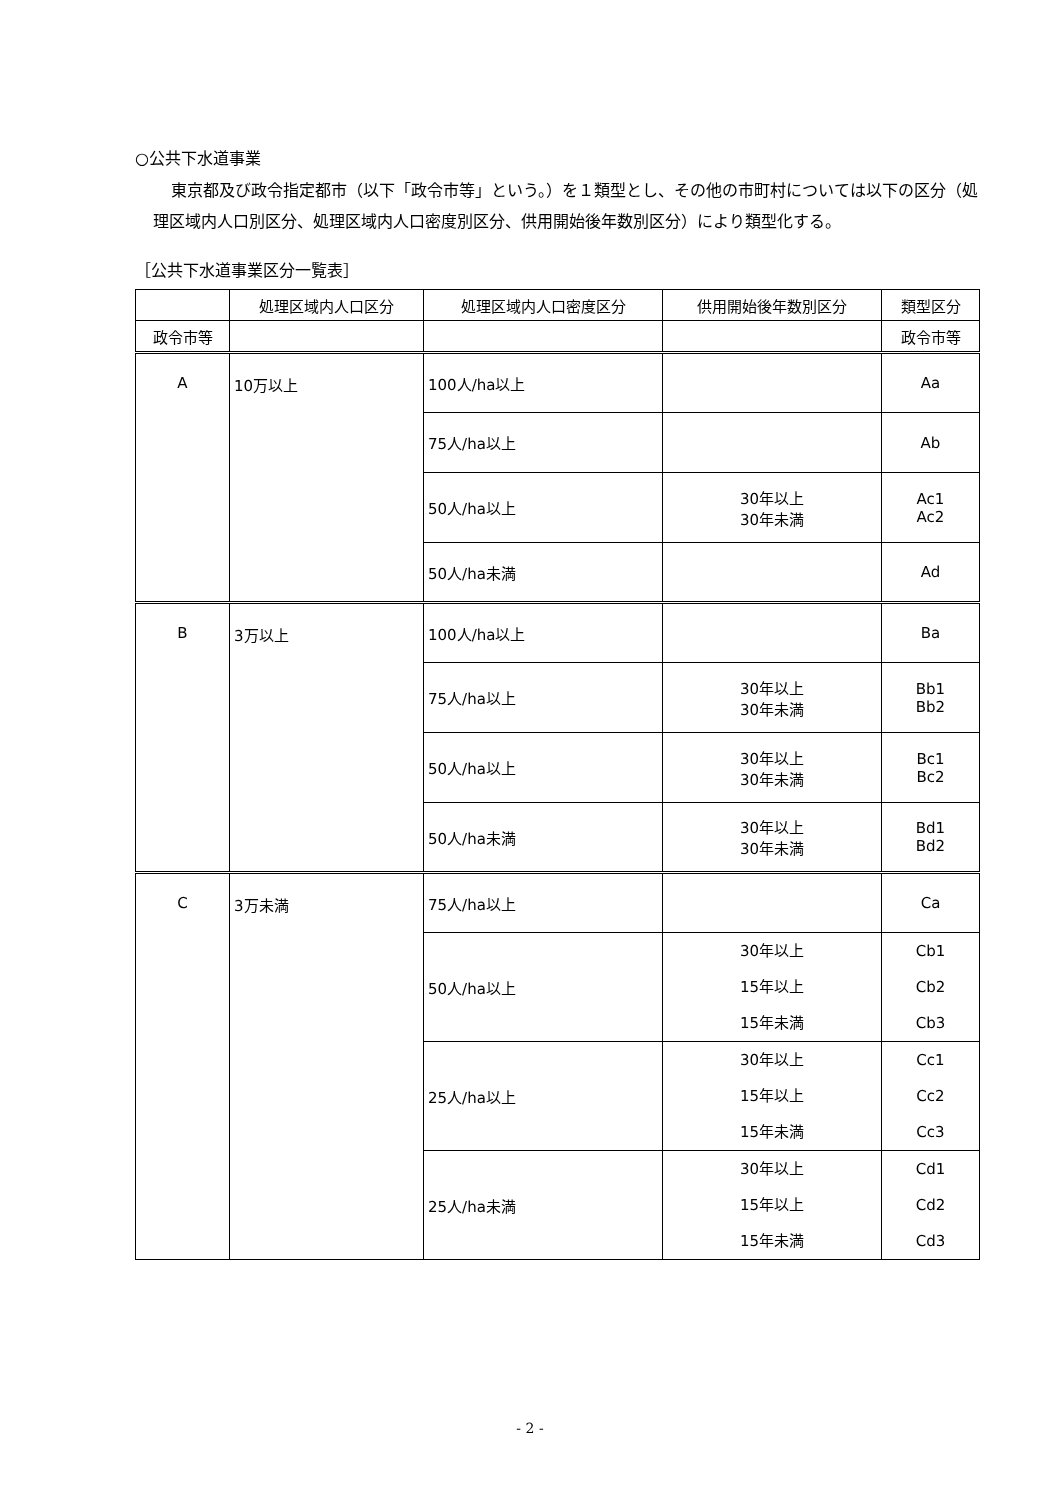○公共下水道事業
東京都及び政令指定都市（以下「政令市等」という。）を１類型とし、その他の市町村については以下の区分（処理区域内人口別区分、処理区域内人口密度別区分、供用開始後年数別区分）により類型化する。
［公共下水道事業区分一覧表］
| | 処理区域内人口区分 | 処理区域内人口密度区分 | 供用開始後年数別区分 | 類型区分 |
| --- | --- | --- | --- | --- |
| 政令市等 | | | | 政令市等 |
| A | 10万以上 | 100人/ha以上 | | Aa |
| | | 75人/ha以上 | | Ab |
| | | 50人/ha以上 | 30年以上 30年未満 | Ac1 Ac2 |
| | | 50人/ha未満 | | Ad |
| B | 3万以上 | 100人/ha以上 | | Ba |
| | | 75人/ha以上 | 30年以上 30年未満 | Bb1 Bb2 |
| | | 50人/ha以上 | 30年以上 30年未満 | Bc1 Bc2 |
| | | 50人/ha未満 | 30年以上 30年未満 | Bd1 Bd2 |
| C | 3万未満 | 75人/ha以上 | | Ca |
| | | 50人/ha以上 | 30年以上 15年以上 15年未満 | Cb1 Cb2 Cb3 |
| | | 25人/ha以上 | 30年以上 15年以上 15年未満 | Cc1 Cc2 Cc3 |
| | | 25人/ha未満 | 30年以上 15年以上 15年未満 | Cd1 Cd2 Cd3 |
- 2 -